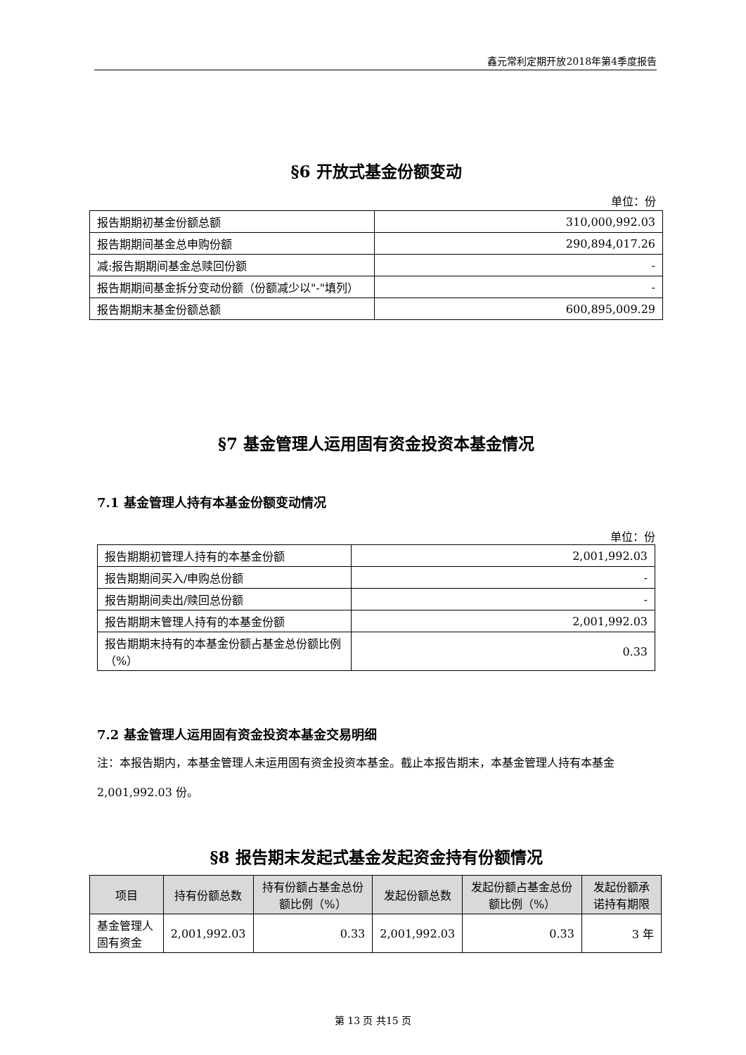鑫元常利定期开放2018年第4季度报告
§6 开放式基金份额变动
单位：份
| 报告期期初基金份额总额 | 310,000,992.03 |
| 报告期期间基金总申购份额 | 290,894,017.26 |
| 减:报告期期间基金总赎回份额 | - |
| 报告期期间基金拆分变动份额（份额减少以"-"填列） | - |
| 报告期期末基金份额总额 | 600,895,009.29 |
§7 基金管理人运用固有资金投资本基金情况
7.1 基金管理人持有本基金份额变动情况
单位：份
| 报告期期初管理人持有的本基金份额 | 2,001,992.03 |
| 报告期期间买入/申购总份额 | - |
| 报告期期间卖出/赎回总份额 | - |
| 报告期期末管理人持有的本基金份额 | 2,001,992.03 |
| 报告期期末持有的本基金份额占基金总份额比例（%） | 0.33 |
7.2 基金管理人运用固有资金投资本基金交易明细
注：本报告期内，本基金管理人未运用固有资金投资本基金。截止本报告期末，本基金管理人持有本基金2,001,992.03 份。
§8 报告期末发起式基金发起资金持有份额情况
| 项目 | 持有份额总数 | 持有份额占基金总份额比例（%） | 发起份额总数 | 发起份额占基金总份额比例（%） | 发起份额承诺持有期限 |
| --- | --- | --- | --- | --- | --- |
| 基金管理人固有资金 | 2,001,992.03 | 0.33 | 2,001,992.03 | 0.33 | 3 年 |
第 13 页 共15 页